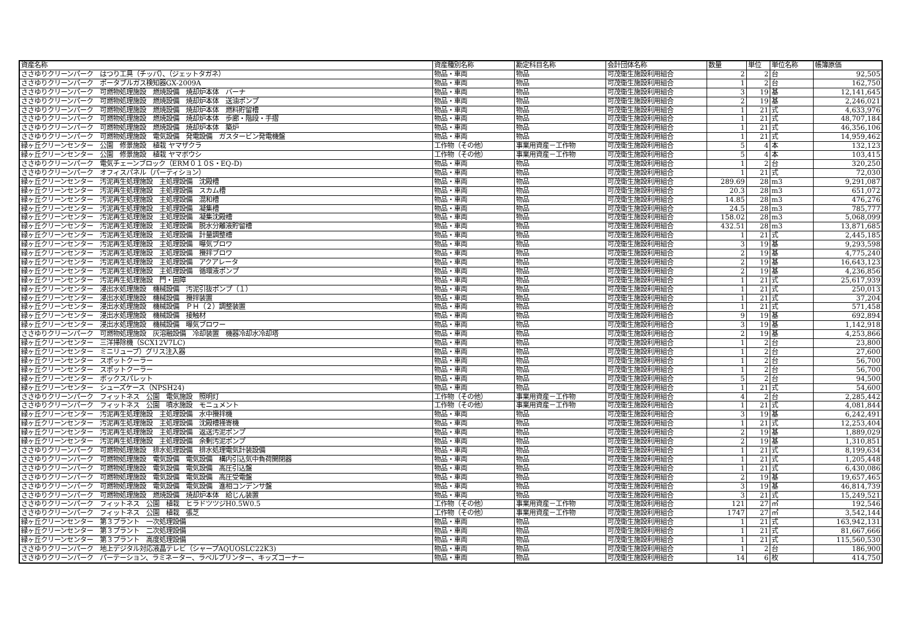| 資産名称 | 資産種別名称 | 勘定科目名称 | 会計団体名称 | 数量 | 単位 | 単位名称 | 帳簿原価 |
| --- | --- | --- | --- | --- | --- | --- | --- |
| ささゆりクリーンパーク はつり工具（チッパ）、（ジェットタガネ） | 物品・車両 | 物品 | 可茂衛生施設利用組合 | 2 | 2 | 台 | 92,505 |
| ささゆりクリーンパーク ポータブルガス検知器GX-2009A | 物品・車両 | 物品 | 可茂衛生施設利用組合 | 1 | 2 | 台 | 162,750 |
| ささゆりクリーンパーク 可燃物処理施設 燃焼設備 焼却炉本体 バーナ | 物品・車両 | 物品 | 可茂衛生施設利用組合 | 3 | 19 | 基 | 12,141,645 |
| ささゆりクリーンパーク 可燃物処理施設 燃焼設備 焼却炉本体 送油ポンプ | 物品・車両 | 物品 | 可茂衛生施設利用組合 | 2 | 19 | 基 | 2,246,021 |
| ささゆりクリーンパーク 可燃物処理施設 燃焼設備 焼却炉本体 燃料貯留槽 | 物品・車両 | 物品 | 可茂衛生施設利用組合 | 1 | 21 | 式 | 4,633,976 |
| ささゆりクリーンパーク 可燃物処理施設 燃焼設備 焼却炉本体 歩廊・階段・手摺 | 物品・車両 | 物品 | 可茂衛生施設利用組合 | 1 | 21 | 式 | 48,707,184 |
| ささゆりクリーンパーク 可燃物処理施設 燃焼設備 焼却炉本体 築炉 | 物品・車両 | 物品 | 可茂衛生施設利用組合 | 1 | 21 | 式 | 46,356,106 |
| ささゆりクリーンパーク 可燃物処理施設 電気設備 発電設備 ガスタービン発電機盤 | 物品・車両 | 物品 | 可茂衛生施設利用組合 | 1 | 21 | 式 | 14,959,462 |
| 緑ヶ丘クリーンセンター 公園 修景施設 植栽 ヤマザクラ | 工作物（その他） | 事業用資産－工作物 | 可茂衛生施設利用組合 | 5 | 4 | 本 | 132,123 |
| 緑ヶ丘クリーンセンター 公園 修景施設 植栽 ヤマボウシ | 工作物（その他） | 事業用資産－工作物 | 可茂衛生施設利用組合 | 5 | 4 | 本 | 103,415 |
| ささゆりクリーンパーク 電気チェーンブロック（ERM０１０S・EQ-D) | 物品・車両 | 物品 | 可茂衛生施設利用組合 | 1 | 2 | 台 | 320,250 |
| ささゆりクリーンパーク オフィスパネル（パーティション） | 物品・車両 | 物品 | 可茂衛生施設利用組合 | 1 | 21 | 式 | 72,030 |
| 緑ヶ丘クリーンセンター 汚泥再生処理施設 主処理設備 沈殿槽 | 物品・車両 | 物品 | 可茂衛生施設利用組合 | 289.69 | 28 | m3 | 9,291,087 |
| 緑ヶ丘クリーンセンター 汚泥再生処理施設 主処理設備 スカム槽 | 物品・車両 | 物品 | 可茂衛生施設利用組合 | 20.3 | 28 | m3 | 651,072 |
| 緑ヶ丘クリーンセンター 汚泥再生処理施設 主処理設備 混和槽 | 物品・車両 | 物品 | 可茂衛生施設利用組合 | 14.85 | 28 | m3 | 476,276 |
| 緑ヶ丘クリーンセンター 汚泥再生処理施設 主処理設備 凝集槽 | 物品・車両 | 物品 | 可茂衛生施設利用組合 | 24.5 | 28 | m3 | 785,777 |
| 緑ヶ丘クリーンセンター 汚泥再生処理施設 主処理設備 凝集沈殿槽 | 物品・車両 | 物品 | 可茂衛生施設利用組合 | 158.02 | 28 | m3 | 5,068,099 |
| 緑ヶ丘クリーンセンター 汚泥再生処理施設 主処理設備 脱水分離液貯留槽 | 物品・車両 | 物品 | 可茂衛生施設利用組合 | 432.51 | 28 | m3 | 13,871,685 |
| 緑ヶ丘クリーンセンター 汚泥再生処理施設 主処理設備 計量調整槽 | 物品・車両 | 物品 | 可茂衛生施設利用組合 | 1 | 21 | 式 | 2,445,185 |
| 緑ヶ丘クリーンセンター 汚泥再生処理施設 主処理設備 曝気ブロワ | 物品・車両 | 物品 | 可茂衛生施設利用組合 | 3 | 19 | 基 | 9,293,598 |
| 緑ヶ丘クリーンセンター 汚泥再生処理施設 主処理設備 攪拌ブロワ | 物品・車両 | 物品 | 可茂衛生施設利用組合 | 2 | 19 | 基 | 4,775,240 |
| 緑ヶ丘クリーンセンター 汚泥再生処理施設 主処理設備 アクアレータ | 物品・車両 | 物品 | 可茂衛生施設利用組合 | 2 | 19 | 基 | 16,643,123 |
| 緑ヶ丘クリーンセンター 汚泥再生処理施設 主処理設備 循環液ポンプ | 物品・車両 | 物品 | 可茂衛生施設利用組合 | 2 | 19 | 基 | 4,236,856 |
| 緑ヶ丘クリーンセンター 汚泥再生処理施設 門・囲障 | 物品・車両 | 物品 | 可茂衛生施設利用組合 | 1 | 21 | 式 | 25,617,939 |
| 緑ヶ丘クリーンセンター 浸出水処理施設 機械設備 汚泥引抜ポンプ（１） | 物品・車両 | 物品 | 可茂衛生施設利用組合 | 1 | 21 | 式 | 250,013 |
| 緑ヶ丘クリーンセンター 浸出水処理施設 機械設備 攪拌装置 | 物品・車両 | 物品 | 可茂衛生施設利用組合 | 1 | 21 | 式 | 37,204 |
| 緑ヶ丘クリーンセンター 浸出水処理施設 機械設備 ＰＨ（２）調整装置 | 物品・車両 | 物品 | 可茂衛生施設利用組合 | 1 | 21 | 式 | 571,458 |
| 緑ヶ丘クリーンセンター 浸出水処理施設 機械設備 接触材 | 物品・車両 | 物品 | 可茂衛生施設利用組合 | 9 | 19 | 基 | 692,894 |
| 緑ヶ丘クリーンセンター 浸出水処理施設 機械設備 曝気ブロワー | 物品・車両 | 物品 | 可茂衛生施設利用組合 | 3 | 19 | 基 | 1,142,918 |
| ささゆりクリーンパーク 可燃物処理施設 灰溶融設備 冷却装置 機器冷却水冷却塔 | 物品・車両 | 物品 | 可茂衛生施設利用組合 | 2 | 19 | 基 | 4,253,866 |
| 緑ヶ丘クリーンセンター 三洋掃除機（SCX12V7LC) | 物品・車両 | 物品 | 可茂衛生施設利用組合 | 1 | 2 | 台 | 23,800 |
| 緑ヶ丘クリーンセンター ミニリューブ）グリス注入器 | 物品・車両 | 物品 | 可茂衛生施設利用組合 | 1 | 2 | 台 | 27,600 |
| 緑ヶ丘クリーンセンター スポットクーラー | 物品・車両 | 物品 | 可茂衛生施設利用組合 | 1 | 2 | 台 | 56,700 |
| 緑ヶ丘クリーンセンター スポットクーラー | 物品・車両 | 物品 | 可茂衛生施設利用組合 | 1 | 2 | 台 | 56,700 |
| 緑ヶ丘クリーンセンター ボックスパレット | 物品・車両 | 物品 | 可茂衛生施設利用組合 | 5 | 2 | 台 | 94,500 |
| 緑ヶ丘クリーンセンター シューズケース（NPSH24) | 物品・車両 | 物品 | 可茂衛生施設利用組合 | 1 | 21 | 式 | 54,600 |
| ささゆりクリーンパーク フィットネス 公園 電気施設 照明灯 | 工作物（その他） | 事業用資産－工作物 | 可茂衛生施設利用組合 | 4 | 2 | 台 | 2,285,442 |
| ささゆりクリーンパーク フィットネス 公園 噴水施設 モニュメント | 工作物（その他） | 事業用資産－工作物 | 可茂衛生施設利用組合 | 1 | 21 | 式 | 4,081,844 |
| 緑ヶ丘クリーンセンター 汚泥再生処理施設 主処理設備 水中攪拌機 | 物品・車両 | 物品 | 可茂衛生施設利用組合 | 3 | 19 | 基 | 6,242,491 |
| 緑ヶ丘クリーンセンター 汚泥再生処理施設 主処理設備 沈殿槽掻寄機 | 物品・車両 | 物品 | 可茂衛生施設利用組合 | 1 | 21 | 式 | 12,253,404 |
| 緑ヶ丘クリーンセンター 汚泥再生処理施設 主処理設備 返送汚泥ポンプ | 物品・車両 | 物品 | 可茂衛生施設利用組合 | 2 | 19 | 基 | 1,889,029 |
| 緑ヶ丘クリーンセンター 汚泥再生処理施設 主処理設備 余剰汚泥ポンプ | 物品・車両 | 物品 | 可茂衛生施設利用組合 | 2 | 19 | 基 | 1,310,851 |
| ささゆりクリーンパーク 可燃物処理施設 排水処理設備 排水処理電気計装設備 | 物品・車両 | 物品 | 可茂衛生施設利用組合 | 1 | 21 | 式 | 8,199,634 |
| ささゆりクリーンパーク 可燃物処理施設 電気設備 電気設備 構内引込気中負荷開閉器 | 物品・車両 | 物品 | 可茂衛生施設利用組合 | 1 | 21 | 式 | 1,205,448 |
| ささゆりクリーンパーク 可燃物処理施設 電気設備 電気設備 高圧引込盤 | 物品・車両 | 物品 | 可茂衛生施設利用組合 | 1 | 21 | 式 | 6,430,086 |
| ささゆりクリーンパーク 可燃物処理施設 電気設備 電気設備 高圧受電盤 | 物品・車両 | 物品 | 可茂衛生施設利用組合 | 2 | 19 | 基 | 19,657,465 |
| ささゆりクリーンパーク 可燃物処理施設 電気設備 電気設備 進相コンデンサ盤 | 物品・車両 | 物品 | 可茂衛生施設利用組合 | 3 | 19 | 基 | 46,814,739 |
| ささゆりクリーンパーク 可燃物処理施設 燃焼設備 焼却炉本体 給じん装置 | 物品・車両 | 物品 | 可茂衛生施設利用組合 | 3 | 21 | 式 | 15,249,521 |
| ささゆりクリーンパーク フィットネス 公園 植栽 ヒラドツツジH0.5W0.5 | 工作物（その他） | 事業用資産－工作物 | 可茂衛生施設利用組合 | 121 | 27 | ㎡ | 192,546 |
| ささゆりクリーンパーク フィットネス 公園 植栽 張芝 | 工作物（その他） | 事業用資産－工作物 | 可茂衛生施設利用組合 | 1747 | 27 | ㎡ | 3,542,144 |
| 緑ヶ丘クリーンセンター 第３プラント 一次処理設備 | 物品・車両 | 物品 | 可茂衛生施設利用組合 | 1 | 21 | 式 | 163,942,131 |
| 緑ヶ丘クリーンセンター 第３プラント 二次処理設備 | 物品・車両 | 物品 | 可茂衛生施設利用組合 | 1 | 21 | 式 | 81,667,666 |
| 緑ヶ丘クリーンセンター 第３プラント 高度処理設備 | 物品・車両 | 物品 | 可茂衛生施設利用組合 | 1 | 21 | 式 | 115,560,530 |
| ささゆりクリーンパーク 地上デジタル対応液晶テレビ（シャープAQUOSLC22K3) | 物品・車両 | 物品 | 可茂衛生施設利用組合 | 1 | 2 | 台 | 186,900 |
| ささゆりクリーンパーク パーテーション、ラミネーター、ラベルプリンター、キッズコーナー | 物品・車両 | 物品 | 可茂衛生施設利用組合 | 14 | 6 | 枚 | 414,750 |